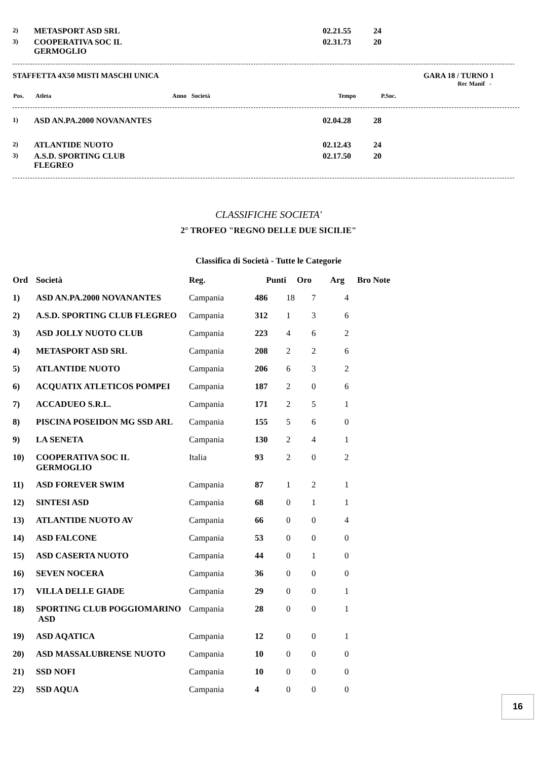| 2) | METASPORT ASD SRL | 02.21.55 | 24 |
| 3) | COOPERATIVA SOC IL GERMOGLIO | 02.31.73 | 20 |
STAFFETTA 4X50 MISTI MASCHI UNICA GARA 18 / TURNO 1
Rec Manif -
| Pos. | Atleta | Anno | Società | Tempo | P.Soc. |
| --- | --- | --- | --- | --- | --- |
| 1) | ASD AN.PA.2000 NOVANANTES | 02.04.28 | 28 |
| 2) | ATLANTIDE NUOTO | 02.12.43 | 24 |
| 3) | A.S.D. SPORTING CLUB FLEGREO | 02.17.50 | 20 |
CLASSIFICHE SOCIETA'
2° TROFEO "REGNO DELLE DUE SICILIE"
Classifica di Società - Tutte le Categorie
| Ord | Società | Reg. | Punti | Oro | Arg | Bro | Note |
| --- | --- | --- | --- | --- | --- | --- | --- |
| 1) | ASD AN.PA.2000 NOVANANTES | Campania | 486 | 18 | 7 | 4 | |
| 2) | A.S.D. SPORTING CLUB FLEGREO | Campania | 312 | 1 | 3 | 6 | |
| 3) | ASD JOLLY NUOTO CLUB | Campania | 223 | 4 | 6 | 2 | |
| 4) | METASPORT ASD SRL | Campania | 208 | 2 | 2 | 6 | |
| 5) | ATLANTIDE NUOTO | Campania | 206 | 6 | 3 | 2 | |
| 6) | ACQUATIX ATLETICOS POMPEI | Campania | 187 | 2 | 0 | 6 | |
| 7) | ACCADUEO S.R.L. | Campania | 171 | 2 | 5 | 1 | |
| 8) | PISCINA POSEIDON MG SSD ARL | Campania | 155 | 5 | 6 | 0 | |
| 9) | LA SENETA | Campania | 130 | 2 | 4 | 1 | |
| 10) | COOPERATIVA SOC IL GERMOGLIO | Italia | 93 | 2 | 0 | 2 | |
| 11) | ASD FOREVER SWIM | Campania | 87 | 1 | 2 | 1 | |
| 12) | SINTESI ASD | Campania | 68 | 0 | 1 | 1 | |
| 13) | ATLANTIDE NUOTO AV | Campania | 66 | 0 | 0 | 4 | |
| 14) | ASD FALCONE | Campania | 53 | 0 | 0 | 0 | |
| 15) | ASD CASERTA NUOTO | Campania | 44 | 0 | 1 | 0 | |
| 16) | SEVEN NOCERA | Campania | 36 | 0 | 0 | 0 | |
| 17) | VILLA DELLE GIADE | Campania | 29 | 0 | 0 | 1 | |
| 18) | SPORTING CLUB POGGIOMARINO ASD | Campania | 28 | 0 | 0 | 1 | |
| 19) | ASD AQATICA | Campania | 12 | 0 | 0 | 1 | |
| 20) | ASD MASSALUBRENSE NUOTO | Campania | 10 | 0 | 0 | 0 | |
| 21) | SSD NOFI | Campania | 10 | 0 | 0 | 0 | |
| 22) | SSD AQUA | Campania | 4 | 0 | 0 | 0 | |
16